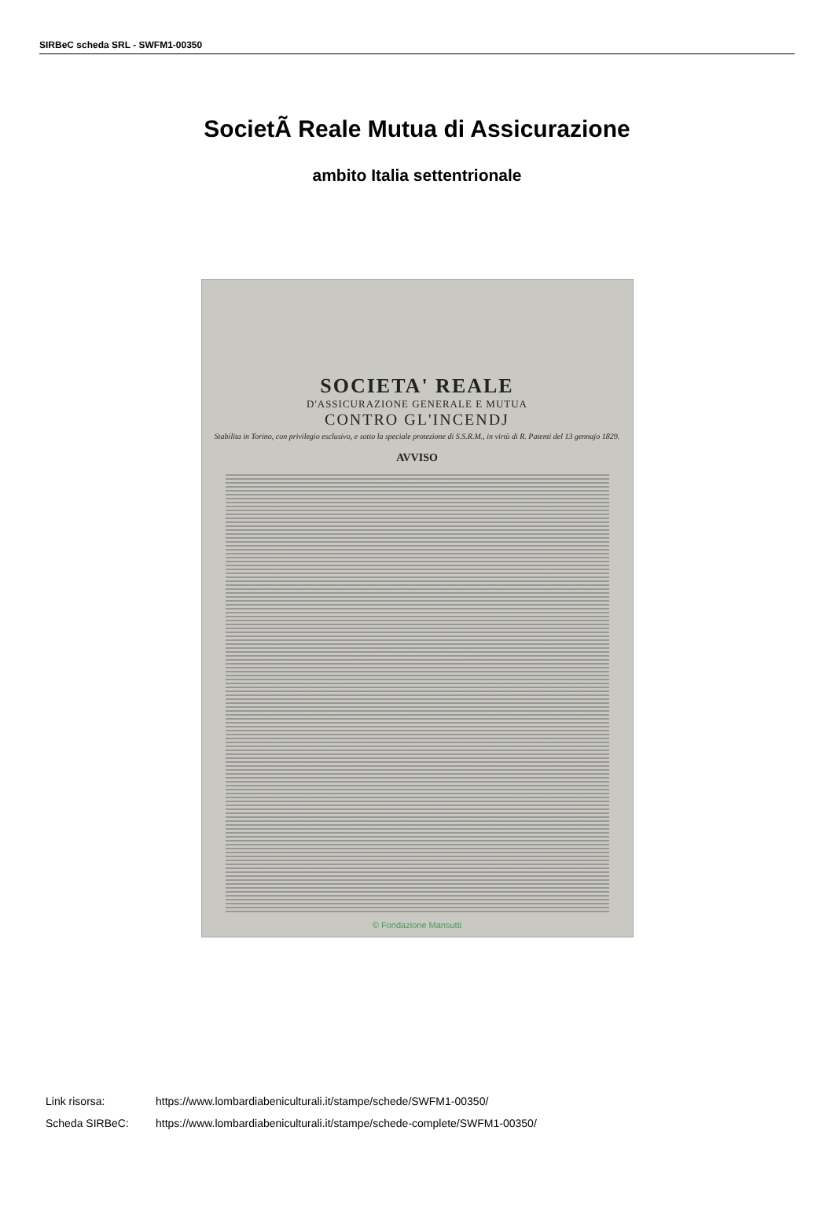SIRBeC scheda SRL - SWFM1-00350
SocietÃ Reale Mutua di Assicurazione
ambito Italia settentrionale
SOCIETA' REALE
D'ASSICURAZIONE GENERALE E MUTUA
CONTRO GL'INCENDJ
Stabilita in Torino, con privilegio esclusivo, e sotto la speciale protezione di S.S.R.M., in virtù di R. Patenti del 13 gennajo 1829.
AVVISO
© Fondazione Mansutti
Link risorsa: https://www.lombardiabeniculturali.it/stampe/schede/SWFM1-00350/
Scheda SIRBeC: https://www.lombardiabeniculturali.it/stampe/schede-complete/SWFM1-00350/